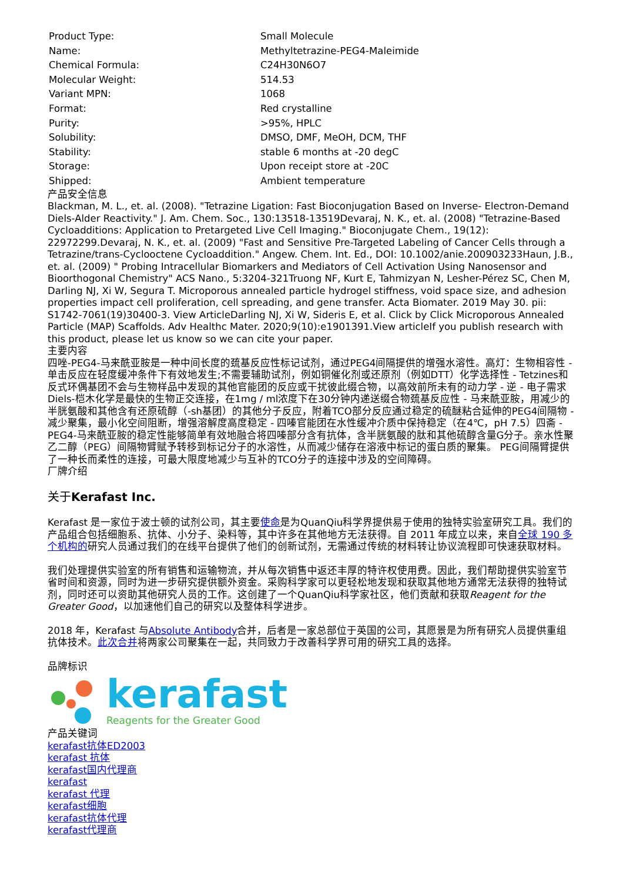| Product Type: | Small Molecule |
| Name: | Methyltetrazine-PEG4-Maleimide |
| Chemical Formula: | C24H30N6O7 |
| Molecular Weight: | 514.53 |
| Variant MPN: | 1068 |
| Format: | Red crystalline |
| Purity: | >95%, HPLC |
| Solubility: | DMSO, DMF, MeOH, DCM, THF |
| Stability: | stable 6 months at -20 degC |
| Storage: | Upon receipt store at -20C |
| Shipped: | Ambient temperature |
产品安全信息
Blackman, M. L., et. al. (2008). "Tetrazine Ligation: Fast Bioconjugation Based on Inverse- Electron-Demand Diels-Alder Reactivity." J. Am. Chem. Soc., 130:13518-13519Devaraj, N. K., et. al. (2008) "Tetrazine-Based Cycloadditions: Application to Pretargeted Live Cell Imaging." Bioconjugate Chem., 19(12): 22972299.Devaraj, N. K., et. al. (2009) "Fast and Sensitive Pre-Targeted Labeling of Cancer Cells through a Tetrazine/trans-Cyclooctene Cycloaddition." Angew. Chem. Int. Ed., DOI: 10.1002/anie.200903233Haun, J.B., et. al. (2009) " Probing Intracellular Biomarkers and Mediators of Cell Activation Using Nanosensor and Bioorthogonal Chemistry" ACS Nano., 5:3204-321Truong NF, Kurt E, Tahmizyan N, Lesher-Pérez SC, Chen M, Darling NJ, Xi W, Segura T. Microporous annealed particle hydrogel stiffness, void space size, and adhesion properties impact cell proliferation, cell spreading, and gene transfer. Acta Biomater. 2019 May 30. pii: S1742-7061(19)30400-3. View ArticleDarling NJ, Xi W, Sideris E, et al. Click by Click Microporous Annealed Particle (MAP) Scaffolds. Adv Healthc Mater. 2020;9(10):e1901391.View articleIf you publish research with this product, please let us know so we can cite your paper.
主要内容
四唑-PEG4-马来酰亚胺是一种中间长度的巯基反应性标记试剂，通过PEG4间隔提供的增强水溶性。高灯：生物相容性 - 单击反应在轻度缓冲条件下有效地发生;不需要辅助试剂，例如铜催化剂或还原剂（例如DTT）化学选择性 - Tetzines和反式环偶基团不会与生物样品中发现的其他官能团的反应或干扰彼此缀合物，以高效前所未有的动力学 - 逆 - 电子需求Diels-桤木化学是最快的生物正交连接，在1mg / ml浓度下在30分钟内递送缀合物巯基反应性 - 马来酰亚胺，用减少的半胱氨酸和其他含有还原硫醇（-sh基团）的其他分子反应，附着TCO部分反应通过稳定的硫醚粘合延伸的PEG4间隔物 - 减少聚集，最小化空间阻断，增强溶解度高度稳定 - 四嗪官能团在水性缓冲介质中保持稳定（在4℃，pH 7.5）四斋 - PEG4-马来酰亚胺的稳定性能够简单有效地融合将四嗪部分含有抗体，含半胱氨酸的肽和其他硫醇含量G分子。亲水性聚乙二醇（PEG）间隔物臂赋予转移到标记分子的水溶性，从而减少储存在溶液中标记的蛋白质的聚集。 PEG间隔臂提供了一种长而柔性的连接，可最大限度地减少与互补的TCO分子的连接中涉及的空间障碍。
厂牌介绍
关于Kerafast Inc.
Kerafast 是一家位于波士顿的试剂公司，其主要使命是为QuanQiu科学界提供易于使用的独特实验室研究工具。我们的产品组合包括细胞系、抗体、小分子、染料等，其中许多在其他地方无法获得。自 2011 年成立以来，来自全球 190 多个机构的研究人员通过我们的在线平台提供了他们的创新试剂，无需通过传统的材料转让协议流程即可快速获取材料。
我们处理提供实验室的所有销售和运输物流，并从每次销售中返还丰厚的特许权使用费。因此，我们帮助提供实验室节省时间和资源，同时为进一步研究提供额外资金。采购科学家可以更轻松地发现和获取其他地方通常无法获得的独特试剂，同时还可以资助其他研究人员的工作。这创建了一个QuanQiu科学家社区，他们贡献和获取Reagent for the Greater Good，以加速他们自己的研究以及整体科学进步。
2018 年，Kerafast 与Absolute Antibody合并，后者是一家总部位于英国的公司，其愿景是为所有研究人员提供重组抗体技术。此次合并将两家公司聚集在一起，共同致力于改善科学界可用的研究工具的选择。
品牌标识
kerafast
Reagents for the Greater Good
产品关键词
kerafast抗体ED2003
kerafast 抗体
kerafast国内代理商
kerafast
kerafast 代理
kerafast细胞
kerafast抗体代理
kerafast代理商